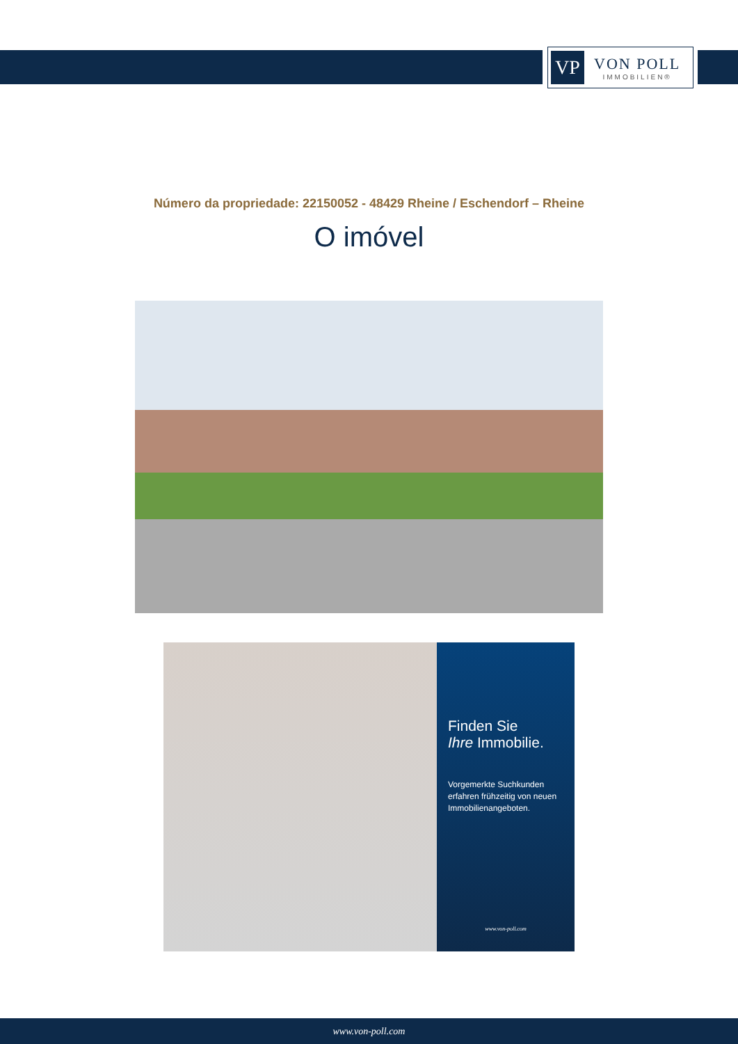VP
VON POLL
IMMOBILIEN®
Número da propriedade: 22150052 - 48429 Rheine / Eschendorf – Rheine
O imóvel
Finden Sie
Ihre Immobilie.
Vorgemerkte Suchkunden erfahren frühzeitig von neuen Immobilienangeboten.
www.von-poll.com
www.von-poll.com